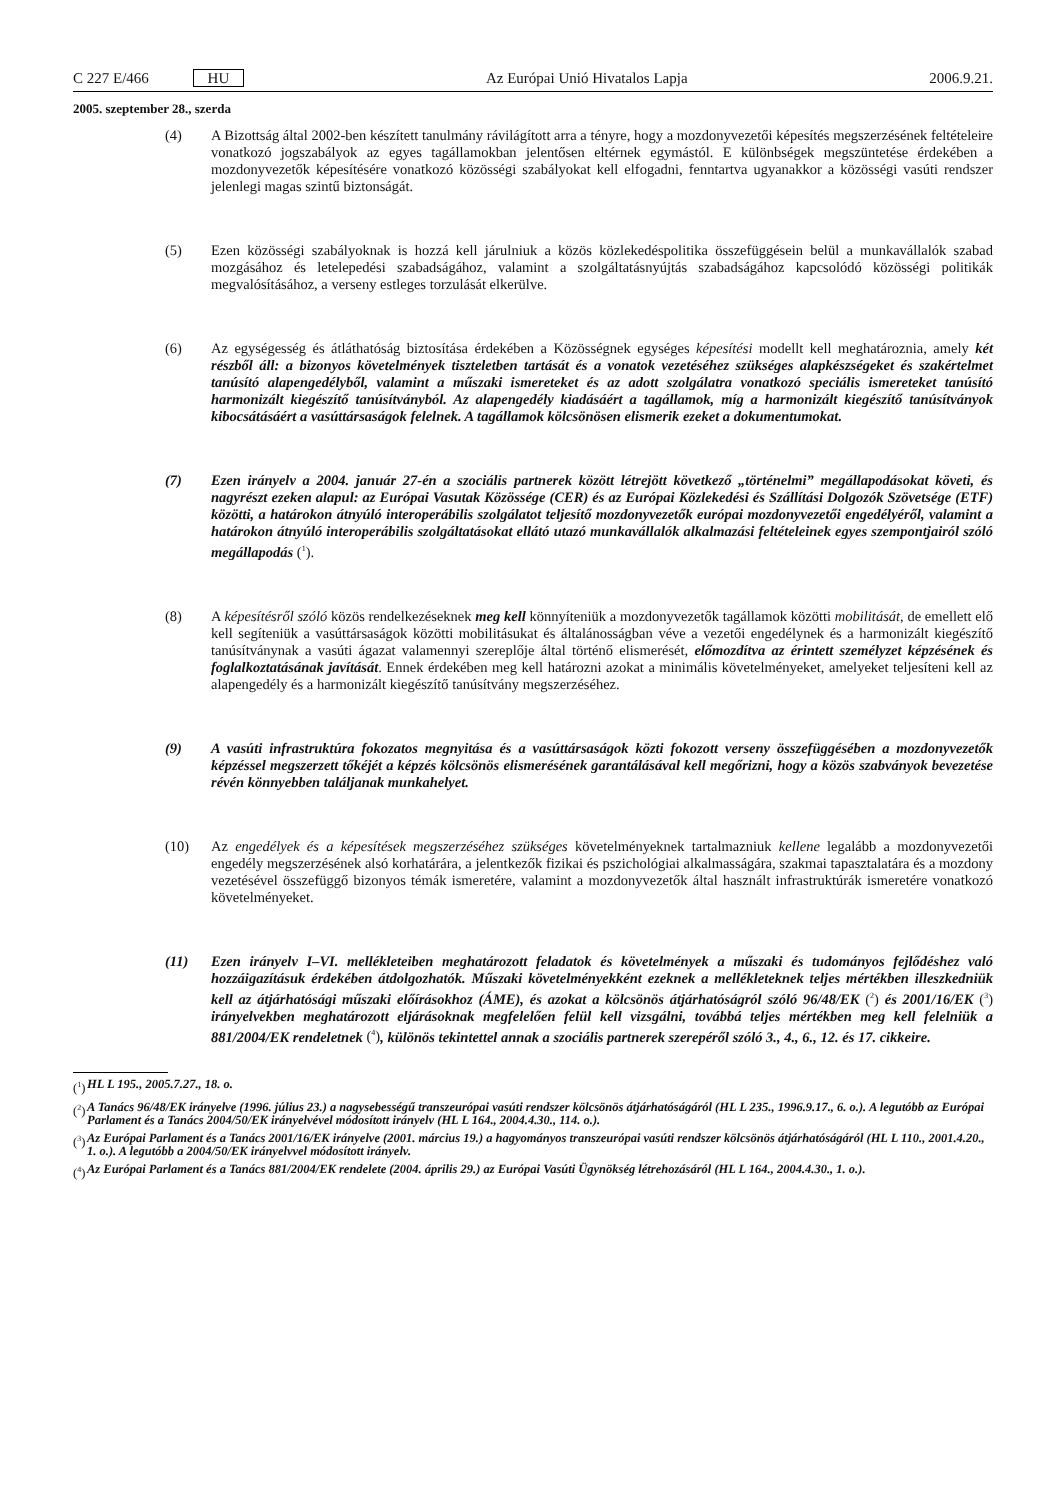C 227 E/466 HU Az Európai Unió Hivatalos Lapja 2006.9.21.
2005. szeptember 28., szerda
(4) A Bizottság által 2002-ben készített tanulmány rávilágított arra a tényre, hogy a mozdonyvezetői képesítés megszerzésének feltételeire vonatkozó jogszabályok az egyes tagállamokban jelentősen eltérnek egymástól. E különbségek megszüntetése érdekében a mozdonyvezetők képesítésére vonatkozó közösségi szabályokat kell elfogadni, fenntartva ugyanakkor a közösségi vasúti rendszer jelenlegi magas szintű biztonságát.
(5) Ezen közösségi szabályoknak is hozzá kell járulniuk a közös közlekedéspolitika összefüggésein belül a munkavállalók szabad mozgásához és letelepedési szabadságához, valamint a szolgáltatásnyújtás szabadságához kapcsolódó közösségi politikák megvalósításához, a verseny estleges torzulását elkerülve.
(6) Az egységesség és átláthatóság biztosítása érdekében a Közösségnek egységes képesítési modellt kell meghatároznia, amely két részből áll: a bizonyos követelmények tiszteletben tartását és a vonatok vezetéséhez szükséges alapkészségeket és szakértelmet tanúsító alapengedélyből, valamint a műszaki ismereteket és az adott szolgálatra vonatkozó speciális ismereteket tanúsító harmonizált kiegészítő tanúsítványból. Az alapengedély kiadásáért a tagállamok, míg a harmonizált kiegészítő tanúsítványok kibocsátásáért a vasúttársaságok felelnek. A tagállamok kölcsönösen elismerik ezeket a dokumentumokat.
(7) Ezen irányelv a 2004. január 27-én a szociális partnerek között létrejött következő „történelmi” megállapodásokat követi, és nagyrészt ezeken alapul: az Európai Vasutak Közössége (CER) és az Európai Közlekedési és Szállítási Dolgozók Szövetsége (ETF) közötti, a határokon átnyúló interoperábilis szolgálatot teljesítő mozdonyvezetők európai mozdonyvezetői engedélyéről, valamint a határokon átnyúló interoperábilis szolgáltatásokat ellátó utazó munkavállalók alkalmazási feltételeinek egyes szempontjairól szóló megállapodás (<sup>1</sup>).
(8) A képesítésről szóló közös rendelkezéseknek meg kell könnyíteniük a mozdonyvezetők tagállamok közötti mobilitását, de emellett elő kell segíteniük a vasúttársaságok közötti mobilitásukat és általánosságban véve a vezetői engedélynek és a harmonizált kiegészítő tanúsítványnak a vasúti ágazat valamennyi szereplője által történő elismerését, előmozdítva az érintett személyzet képzésének és foglalkoztatásának javítását. Ennek érdekében meg kell határozni azokat a minimális követelményeket, amelyeket teljesíteni kell az alapengedély és a harmonizált kiegészítő tanúsítvány megszerzéséhez.
(9) A vasúti infrastruktúra fokozatos megnyitása és a vasúttársaságok közti fokozott verseny összefüggésében a mozdonyvezetők képzéssel megszerzett tőkéjét a képzés kölcsönös elismerésének garantálásával kell megőrizni, hogy a közös szabványok bevezetése révén könnyebben találjanak munkahelyet.
(10) Az engedélyek és a képesítések megszerzéséhez szükséges követelményeknek tartalmazniuk kellene legalább a mozdonyvezetői engedély megszerzésének alsó korhatárára, a jelentkezők fizikai és pszichológiai alkalmasságára, szakmai tapasztalatára és a mozdony vezetésével összefüggő bizonyos témák ismeretére, valamint a mozdonyvezetők által használt infrastruktúrák ismeretére vonatkozó követelményeket.
(11) Ezen irányelv I–VI. mellékleteiben meghatározott feladatok és követelmények a műszaki és tudományos fejlődéshez való hozzáigazításuk érdekében átdolgozhatók. Műszaki követelményekként ezeknek a mellékleteknek teljes mértékben illeszkedniük kell az átjárhatósági műszaki előírásokhoz (ÁME), és azokat a kölcsönös átjárhatóságról szóló 96/48/EK (<sup>2</sup>) és 2001/16/EK (<sup>3</sup>) irányelvekben meghatározott eljárásoknak megfelelően felül kell vizsgálni, továbbá teljes mértékben meg kell felelniük a 881/2004/EK rendeletnek (<sup>4</sup>), különös tekintettel annak a szociális partnerek szerepéről szóló 3., 4., 6., 12. és 17. cikkeire.
(<sup>1</sup>) HL L 195., 2005.7.27., 18. o.
(<sup>2</sup>) A Tanács 96/48/EK irányelve (1996. július 23.) a nagysebességű transzeurópai vasúti rendszer kölcsönös átjárhatóságáról (HL L 235., 1996.9.17., 6. o.). A legutóbb az Európai Parlament és a Tanács 2004/50/EK irányelvével módosított irányelv (HL L 164., 2004.4.30., 114. o.).
(<sup>3</sup>) Az Európai Parlament és a Tanács 2001/16/EK irányelve (2001. március 19.) a hagyományos transzeurópai vasúti rendszer kölcsönös átjárhatóságáról (HL L 110., 2001.4.20., 1. o.). A legutóbb a 2004/50/EK irányelvvel módosított irányelv.
(<sup>4</sup>) Az Európai Parlament és a Tanács 881/2004/EK rendelete (2004. április 29.) az Európai Vasúti Ügynökség létrehozásáról (HL L 164., 2004.4.30., 1. o.).